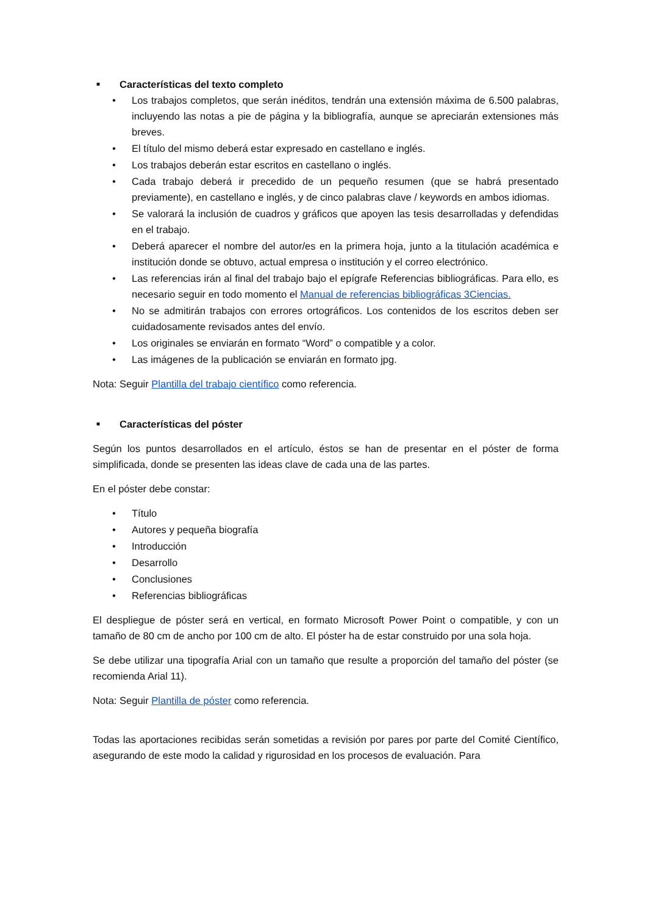■ Características del texto completo
• Los trabajos completos, que serán inéditos, tendrán una extensión máxima de 6.500 palabras, incluyendo las notas a pie de página y la bibliografía, aunque se apreciarán extensiones más breves.
• El título del mismo deberá estar expresado en castellano e inglés.
• Los trabajos deberán estar escritos en castellano o inglés.
• Cada trabajo deberá ir precedido de un pequeño resumen (que se habrá presentado previamente), en castellano e inglés, y de cinco palabras clave / keywords en ambos idiomas.
• Se valorará la inclusión de cuadros y gráficos que apoyen las tesis desarrolladas y defendidas en el trabajo.
• Deberá aparecer el nombre del autor/es en la primera hoja, junto a la titulación académica e institución donde se obtuvo, actual empresa o institución y el correo electrónico.
• Las referencias irán al final del trabajo bajo el epígrafe Referencias bibliográficas. Para ello, es necesario seguir en todo momento el Manual de referencias bibliográficas 3Ciencias.
• No se admitirán trabajos con errores ortográficos. Los contenidos de los escritos deben ser cuidadosamente revisados antes del envío.
• Los originales se enviarán en formato “Word” o compatible y a color.
• Las imágenes de la publicación se enviarán en formato jpg.
Nota: Seguir Plantilla del trabajo científico como referencia.
■ Características del póster
Según los puntos desarrollados en el artículo, éstos se han de presentar en el póster de forma simplificada, donde se presenten las ideas clave de cada una de las partes.
En el póster debe constar:
• Título
• Autores y pequeña biografía
• Introducción
• Desarrollo
• Conclusiones
• Referencias bibliográficas
El despliegue de póster será en vertical, en formato Microsoft Power Point o compatible, y con un tamaño de 80 cm de ancho por 100 cm de alto. El póster ha de estar construido por una sola hoja.
Se debe utilizar una tipografía Arial con un tamaño que resulte a proporción del tamaño del póster (se recomienda Arial 11).
Nota: Seguir Plantilla de póster como referencia.
Todas las aportaciones recibidas serán sometidas a revisión por pares por parte del Comité Científico, asegurando de este modo la calidad y rigurosidad en los procesos de evaluación. Para